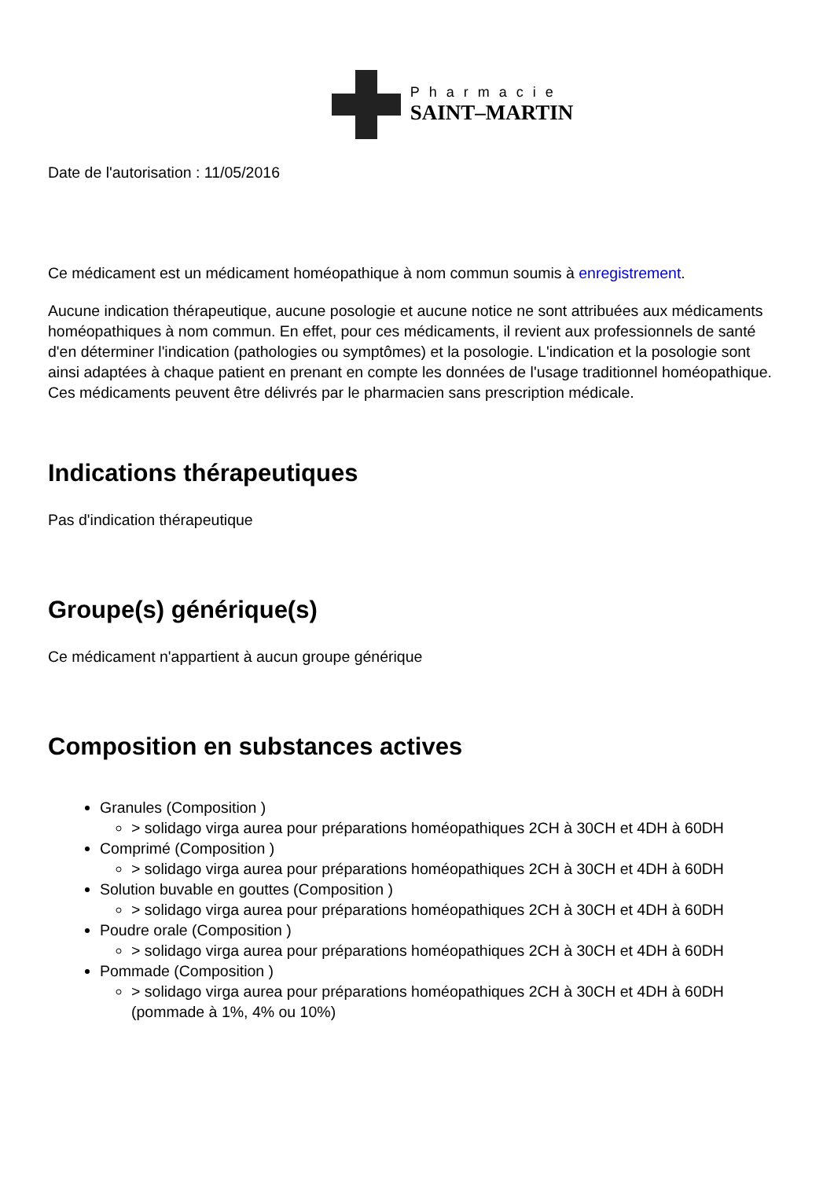Pharmacie
SAINT–MARTIN
Date de l'autorisation : 11/05/2016
Ce médicament est un médicament homéopathique à nom commun soumis à enregistrement.
Aucune indication thérapeutique, aucune posologie et aucune notice ne sont attribuées aux médicaments homéopathiques à nom commun. En effet, pour ces médicaments, il revient aux professionnels de santé d'en déterminer l'indication (pathologies ou symptômes) et la posologie. L'indication et la posologie sont ainsi adaptées à chaque patient en prenant en compte les données de l'usage traditionnel homéopathique. Ces médicaments peuvent être délivrés par le pharmacien sans prescription médicale.
Indications thérapeutiques
Pas d'indication thérapeutique
Groupe(s) générique(s)
Ce médicament n'appartient à aucun groupe générique
Composition en substances actives
Granules (Composition )
> solidago virga aurea pour préparations homéopathiques 2CH à 30CH et 4DH à 60DH
Comprimé (Composition )
> solidago virga aurea pour préparations homéopathiques 2CH à 30CH et 4DH à 60DH
Solution buvable en gouttes (Composition )
> solidago virga aurea pour préparations homéopathiques 2CH à 30CH et 4DH à 60DH
Poudre orale (Composition )
> solidago virga aurea pour préparations homéopathiques 2CH à 30CH et 4DH à 60DH
Pommade (Composition )
> solidago virga aurea pour préparations homéopathiques 2CH à 30CH et 4DH à 60DH (pommade à 1%, 4% ou 10%)